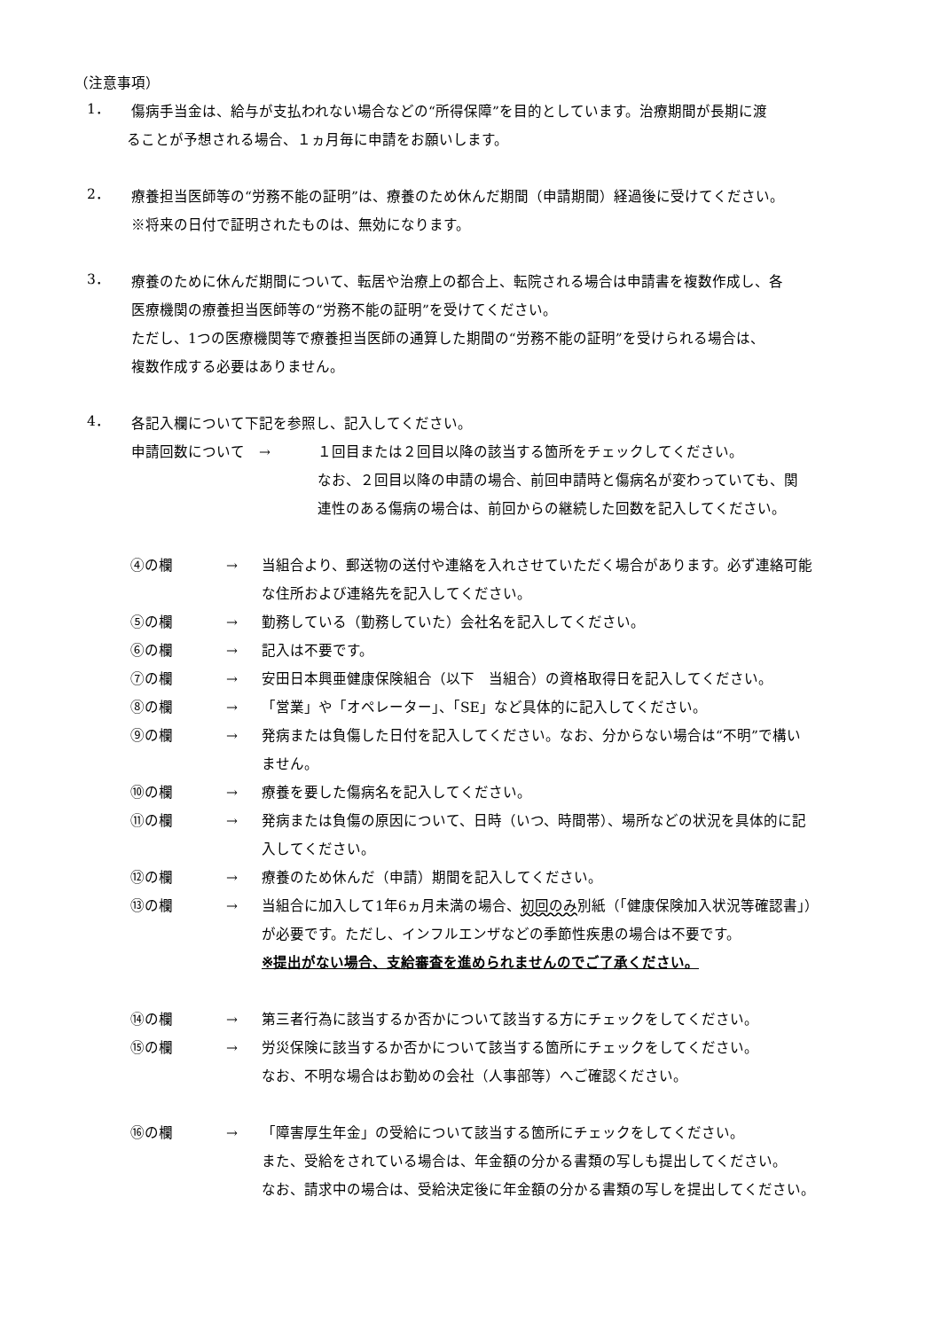（注意事項）
1．
傷病手当金は、給与が支払われない場合などの“所得保障”を目的としています。治療期間が長期に渡
ることが予想される場合、１ヵ月毎に申請をお願いします。
2．
療養担当医師等の“労務不能の証明”は、療養のため休んだ期間（申請期間）経過後に受けてください。
※将来の日付で証明されたものは、無効になります。
3．
療養のために休んだ期間について、転居や治療上の都合上、転院される場合は申請書を複数作成し、各
医療機関の療養担当医師等の“労務不能の証明”を受けてください。
ただし、1つの医療機関等で療養担当医師の通算した期間の“労務不能の証明”を受けられる場合は、
複数作成する必要はありません。
4．
各記入欄について下記を参照し、記入してください。
申請回数について　→ １回目または２回目以降の該当する箇所をチェックしてください。
なお、２回目以降の申請の場合、前回申請時と傷病名が変わっていても、関
連性のある傷病の場合は、前回からの継続した回数を記入してください。
④の欄 → 当組合より、郵送物の送付や連絡を入れさせていただく場合があります。必ず連絡可能
な住所および連絡先を記入してください。
⑤の欄 → 勤務している（勤務していた）会社名を記入してください。
⑥の欄 → 記入は不要です。
⑦の欄 → 安田日本興亜健康保険組合（以下　当組合）の資格取得日を記入してください。
⑧の欄 → 「営業」や「オペレーター」、「SE」など具体的に記入してください。
⑨の欄 → 発病または負傷した日付を記入してください。なお、分からない場合は“不明”で構い
ません。
⑩の欄 → 療養を要した傷病名を記入してください。
⑪の欄 → 発病または負傷の原因について、日時（いつ、時間帯）、場所などの状況を具体的に記
入してください。
⑫の欄 → 療養のため休んだ（申請）期間を記入してください。
⑬の欄 → 当組合に加入して1年6ヵ月未満の場合、初回のみ別紙（「健康保険加入状況等確認書」）
が必要です。ただし、インフルエンザなどの季節性疾患の場合は不要です。
※提出がない場合、支給審査を進められませんのでご了承ください。
⑭の欄 → 第三者行為に該当するか否かについて該当する方にチェックをしてください。
⑮の欄 → 労災保険に該当するか否かについて該当する箇所にチェックをしてください。
なお、不明な場合はお勤めの会社（人事部等）へご確認ください。
⑯の欄 → 「障害厚生年金」の受給について該当する箇所にチェックをしてください。
また、受給をされている場合は、年金額の分かる書類の写しも提出してください。
なお、請求中の場合は、受給決定後に年金額の分かる書類の写しを提出してください。